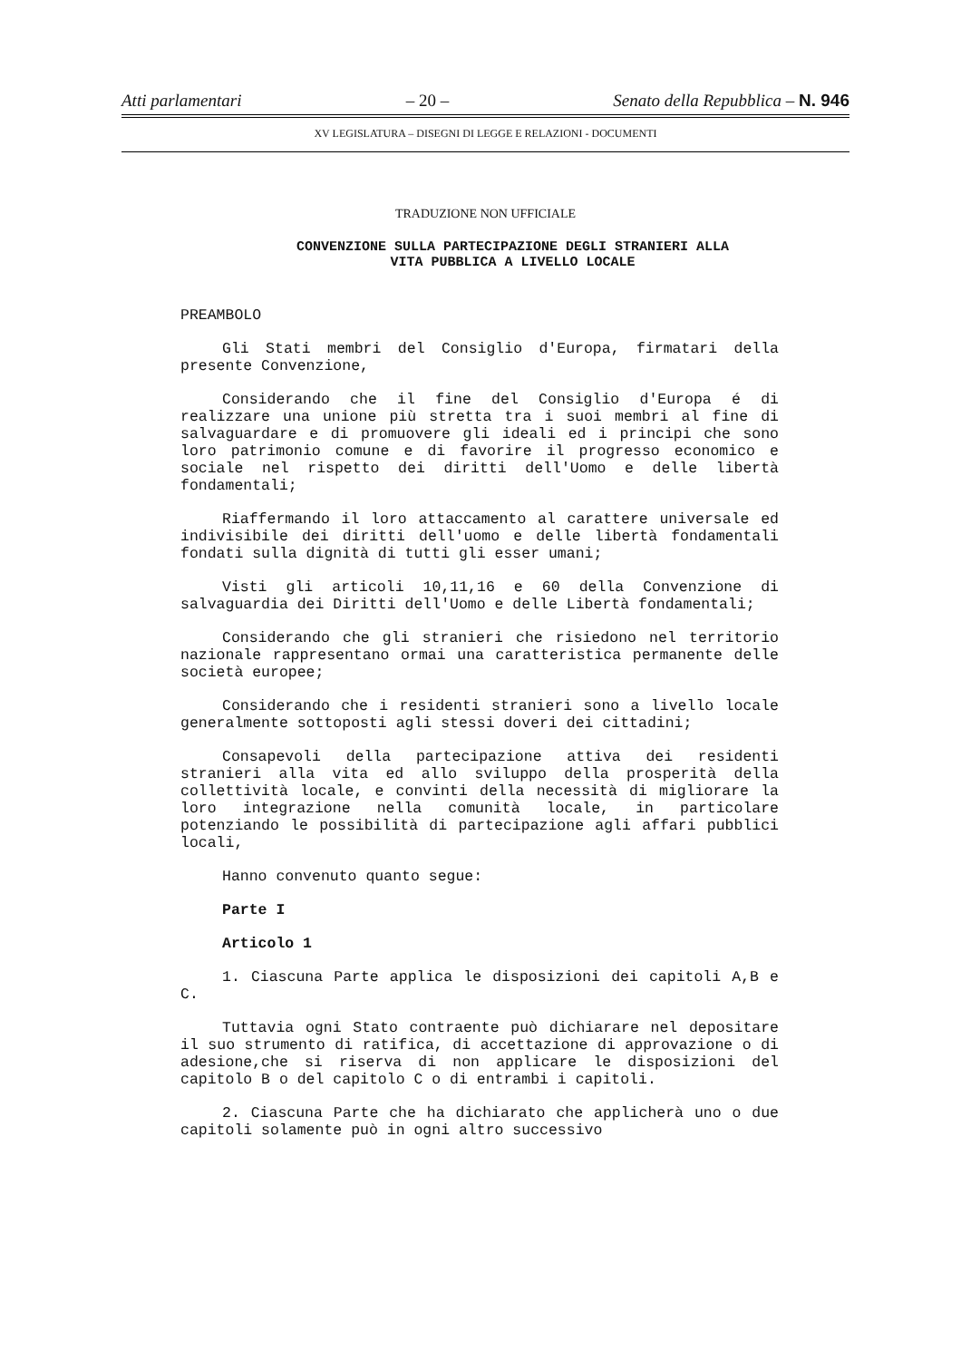Atti parlamentari – 20 – Senato della Repubblica – N. 946
XV LEGISLATURA – DISEGNI DI LEGGE E RELAZIONI - DOCUMENTI
TRADUZIONE NON UFFICIALE
CONVENZIONE SULLA PARTECIPAZIONE DEGLI STRANIERI ALLA
VITA PUBBLICA A LIVELLO LOCALE
PREAMBOLO
Gli Stati membri del Consiglio d'Europa, firmatari della presente Convenzione,
Considerando che il fine del Consiglio d'Europa é di realizzare una unione più stretta tra i suoi membri al fine di salvaguardare e di promuovere gli ideali ed i principi che sono loro patrimonio comune e di favorire il progresso economico e sociale nel rispetto dei diritti dell'Uomo e delle libertà fondamentali;
Riaffermando il loro attaccamento al carattere universale ed indivisibile dei diritti dell'uomo e delle libertà fondamentali fondati sulla dignità di tutti gli esser umani;
Visti gli articoli 10,11,16 e 60 della Convenzione di salvaguardia dei Diritti dell'Uomo e delle Libertà fondamentali;
Considerando che gli stranieri che risiedono nel territorio nazionale rappresentano ormai una caratteristica permanente delle società europee;
Considerando che i residenti stranieri sono a livello locale generalmente sottoposti agli stessi doveri dei cittadini;
Consapevoli della partecipazione attiva dei residenti stranieri alla vita ed allo sviluppo della prosperità della collettività locale, e convinti della necessità di migliorare la loro integrazione nella comunità locale, in particolare potenziando le possibilità di partecipazione agli affari pubblici locali,
Hanno convenuto quanto segue:
Parte I
Articolo 1
1. Ciascuna Parte applica le disposizioni dei capitoli A,B e C.
Tuttavia ogni Stato contraente può dichiarare nel depositare il suo strumento di ratifica, di accettazione di approvazione o di adesione,che si riserva di non applicare le disposizioni del capitolo B o del capitolo C o di entrambi i capitoli.
2. Ciascuna Parte che ha dichiarato che applicherà uno o due capitoli solamente può in ogni altro successivo